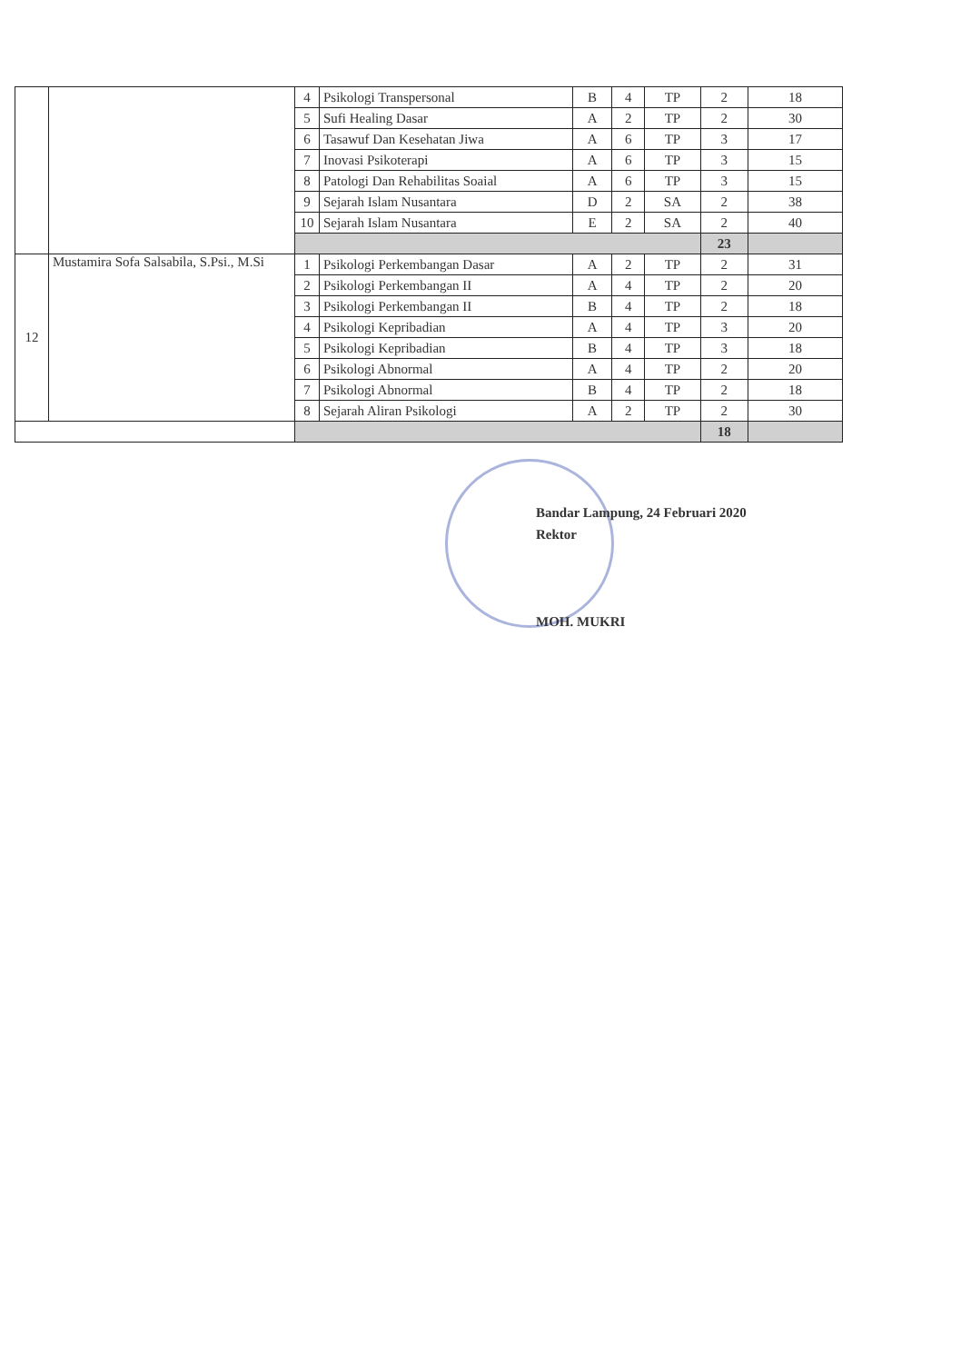| | | 4 | Psikologi Transpersonal | B | 4 | TP | 2 | 18 |
| | | 5 | Sufi Healing Dasar | A | 2 | TP | 2 | 30 |
| | | 6 | Tasawuf Dan Kesehatan Jiwa | A | 6 | TP | 3 | 17 |
| | | 7 | Inovasi Psikoterapi | A | 6 | TP | 3 | 15 |
| | | 8 | Patologi Dan Rehabilitas Soaial | A | 6 | TP | 3 | 15 |
| | | 9 | Sejarah Islam Nusantara | D | 2 | SA | 2 | 38 |
| | | 10 | Sejarah Islam Nusantara | E | 2 | SA | 2 | 40 |
| | | | | | | | 23 | |
| 12 | Mustamira Sofa Salsabila, S.Psi., M.Si | 1 | Psikologi Perkembangan Dasar | A | 2 | TP | 2 | 31 |
| | | 2 | Psikologi Perkembangan II | A | 4 | TP | 2 | 20 |
| | | 3 | Psikologi Perkembangan II | B | 4 | TP | 2 | 18 |
| | | 4 | Psikologi Kepribadian | A | 4 | TP | 3 | 20 |
| | | 5 | Psikologi Kepribadian | B | 4 | TP | 3 | 18 |
| | | 6 | Psikologi Abnormal | A | 4 | TP | 2 | 20 |
| | | 7 | Psikologi Abnormal | B | 4 | TP | 2 | 18 |
| | | 8 | Sejarah Aliran Psikologi | A | 2 | TP | 2 | 30 |
| | | | | | | | 18 | |
Bandar Lampung, 24 Februari 2020
Rektor
MOH. MUKRI